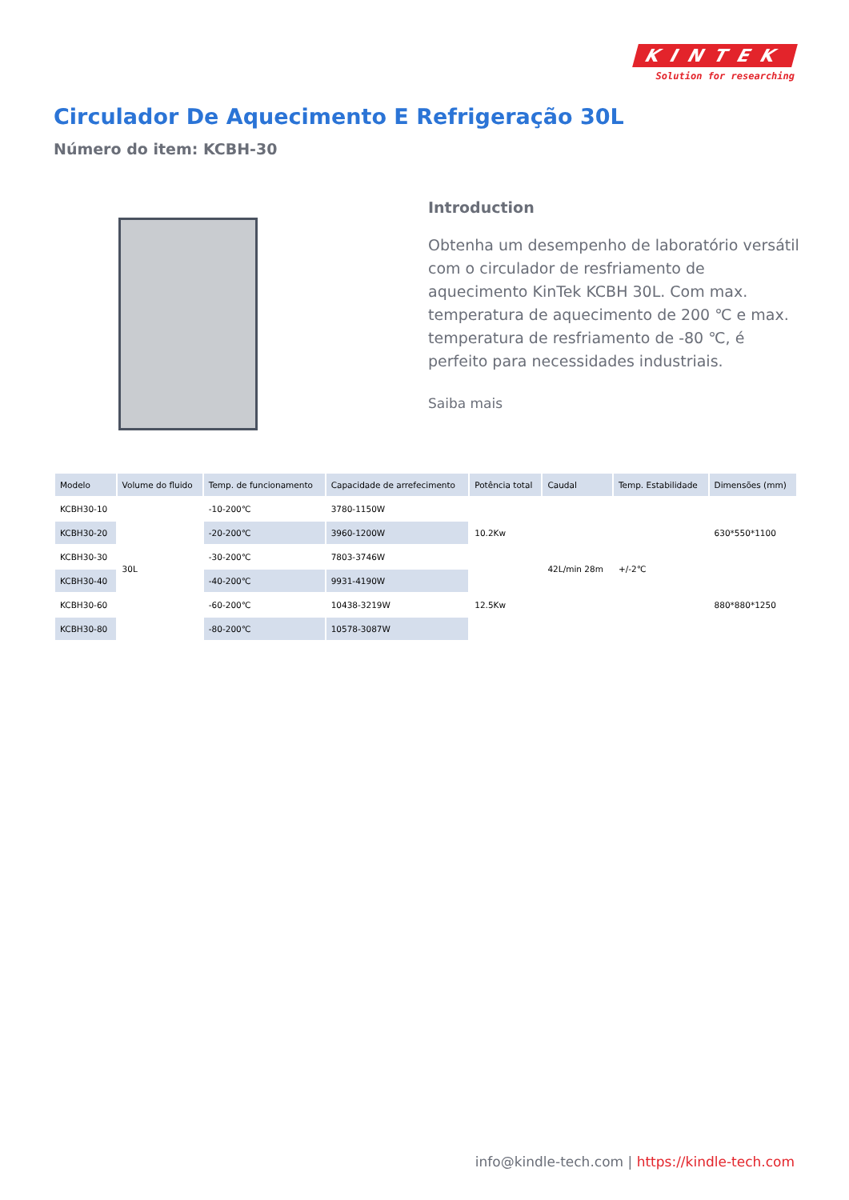KINTEK
Solution for researching
Circulador De Aquecimento E Refrigeração 30L
Número do item: KCBH-30
Introduction
Obtenha um desempenho de laboratório versátil com o circulador de resfriamento de aquecimento KinTek KCBH 30L. Com max. temperatura de aquecimento de 200 ℃ e max. temperatura de resfriamento de -80 ℃, é perfeito para necessidades industriais.
Saiba mais
| Modelo | Volume do fluido | Temp. de funcionamento | Capacidade de arrefecimento | Potência total | Caudal | Temp. Estabilidade | Dimensões (mm) |
| --- | --- | --- | --- | --- | --- | --- | --- |
| KCBH30-10 | 30L | -10-200℃ | 3780-1150W | 10.2Kw | 42L/min 28m | +/-2℃ | 630*550*1100 |
| KCBH30-20 | | -20-200℃ | 3960-1200W | | | | |
| KCBH30-30 | | -30-200℃ | 7803-3746W | | | | |
| KCBH30-40 | | -40-200℃ | 9931-4190W | 12.5Kw | | | 880*880*1250 |
| KCBH30-60 | | -60-200℃ | 10438-3219W | | | | |
| KCBH30-80 | | -80-200℃ | 10578-3087W | | | | |
info@kindle-tech.com | https://kindle-tech.com